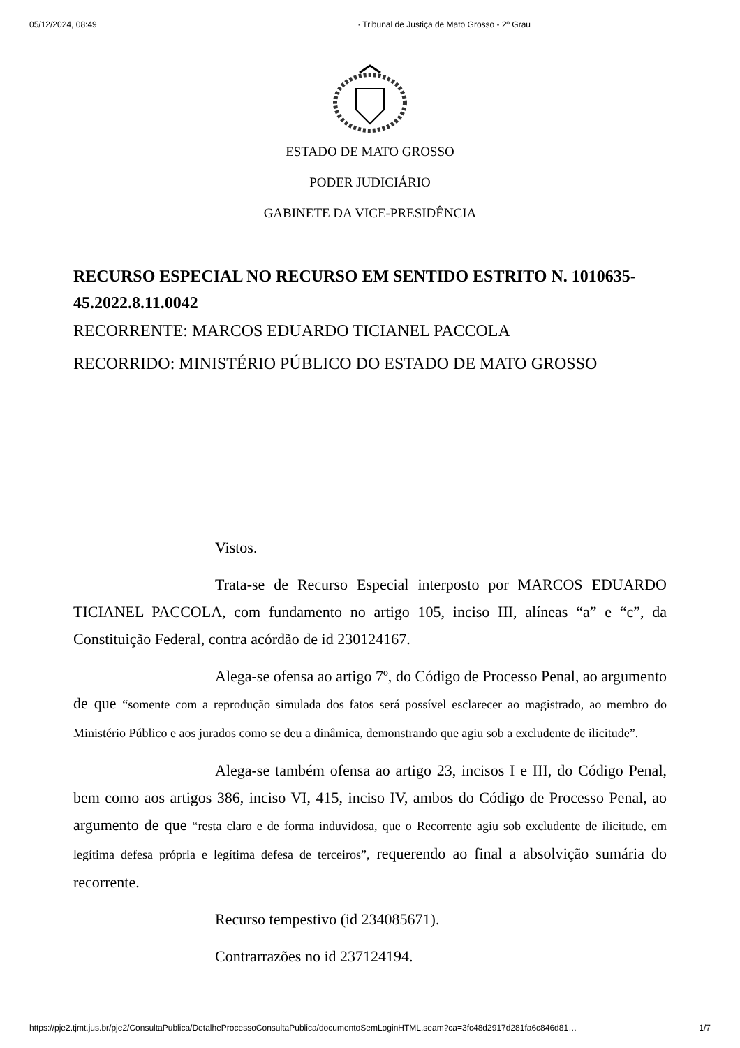05/12/2024, 08:49 · Tribunal de Justiça de Mato Grosso - 2º Grau
ESTADO DE MATO GROSSO
PODER JUDICIÁRIO
GABINETE DA VICE-PRESIDÊNCIA
RECURSO ESPECIAL NO RECURSO EM SENTIDO ESTRITO N. 1010635-45.2022.8.11.0042
RECORRENTE: MARCOS EDUARDO TICIANEL PACCOLA
RECORRIDO: MINISTÉRIO PÚBLICO DO ESTADO DE MATO GROSSO
Vistos.
Trata-se de Recurso Especial interposto por MARCOS EDUARDO TICIANEL PACCOLA, com fundamento no artigo 105, inciso III, alíneas “a” e “c”, da Constituição Federal, contra acórdão de id 230124167.
Alega-se ofensa ao artigo 7º, do Código de Processo Penal, ao argumento de que “somente com a reprodução simulada dos fatos será possível esclarecer ao magistrado, ao membro do Ministério Público e aos jurados como se deu a dinâmica, demonstrando que agiu sob a excludente de ilicitude”.
Alega-se também ofensa ao artigo 23, incisos I e III, do Código Penal, bem como aos artigos 386, inciso VI, 415, inciso IV, ambos do Código de Processo Penal, ao argumento de que “resta claro e de forma induvidosa, que o Recorrente agiu sob excludente de ilicitude, em legítima defesa própria e legítima defesa de terceiros”, requerendo ao final a absolvição sumária do recorrente.
Recurso tempestivo (id 234085671).
Contrarrazões no id 237124194.
https://pje2.tjmt.jus.br/pje2/ConsultaPublica/DetalheProcessoConsultaPublica/documentoSemLoginHTML.seam?ca=3fc48d2917d281fa6c846d81… 1/7